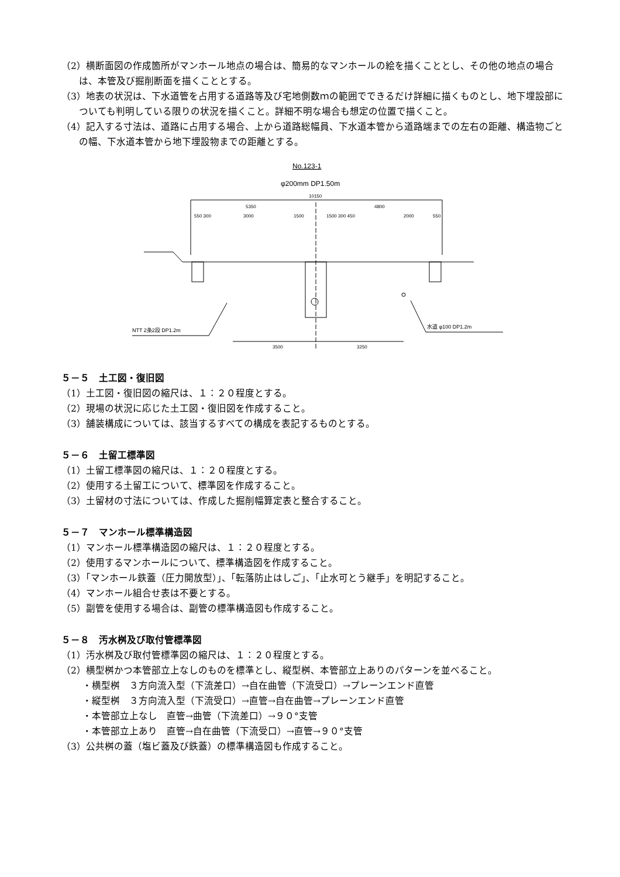（2）横断面図の作成箇所がマンホール地点の場合は、簡易的なマンホールの絵を描くこととし、その他の地点の場合は、本管及び掘削断面を描くこととする。
（3）地表の状況は、下水道管を占用する道路等及び宅地側数ｍの範囲でできるだけ詳細に描くものとし、地下埋設部についても判明している限りの状況を描くこと。詳細不明な場合も想定の位置で描くこと。
（4）記入する寸法は、道路に占用する場合、上から道路総幅員、下水道本管から道路端までの左右の距離、構造物ごとの幅、下水道本管から地下埋設物までの距離とする。
No.123-1
φ200mm DP1.50m
10150
5350
4800
550 300
3000
1500
1500 300 450
2000
550
NTT 2条2段 DP1.2m
水道 φ100 DP1.2m
3500
3250
５－５　土工図・復旧図
（1）土工図・復旧図の縮尺は、１：２０程度とする。
（2）現場の状況に応じた土工図・復旧図を作成すること。
（3）舗装構成については、該当するすべての構成を表記するものとする。
５－６　土留工標準図
（1）土留工標準図の縮尺は、１：２０程度とする。
（2）使用する土留工について、標準図を作成すること。
（3）土留材の寸法については、作成した掘削幅算定表と整合すること。
５－７　マンホール標準構造図
（1）マンホール標準構造図の縮尺は、１：２０程度とする。
（2）使用するマンホールについて、標準構造図を作成すること。
（3）「マンホール鉄蓋（圧力開放型）」、「転落防止はしご」、「止水可とう継手」を明記すること。
（4）マンホール組合せ表は不要とする。
（5）副管を使用する場合は、副管の標準構造図も作成すること。
５－８　汚水桝及び取付管標準図
（1）汚水桝及び取付管標準図の縮尺は、１：２０程度とする。
（2）横型桝かつ本管部立上なしのものを標準とし、縦型桝、本管部立上ありのパターンを並べること。
・横型桝　３方向流入型（下流差口）→自在曲管（下流受口）→プレーンエンド直管
・縦型桝　３方向流入型（下流受口）→直管→自在曲管→プレーンエンド直管
・本管部立上なし　直管→曲管（下流差口）→９０°支管
・本管部立上あり　直管→自在曲管（下流受口）→直管→９０°支管
（3）公共桝の蓋（塩ビ蓋及び鉄蓋）の標準構造図も作成すること。